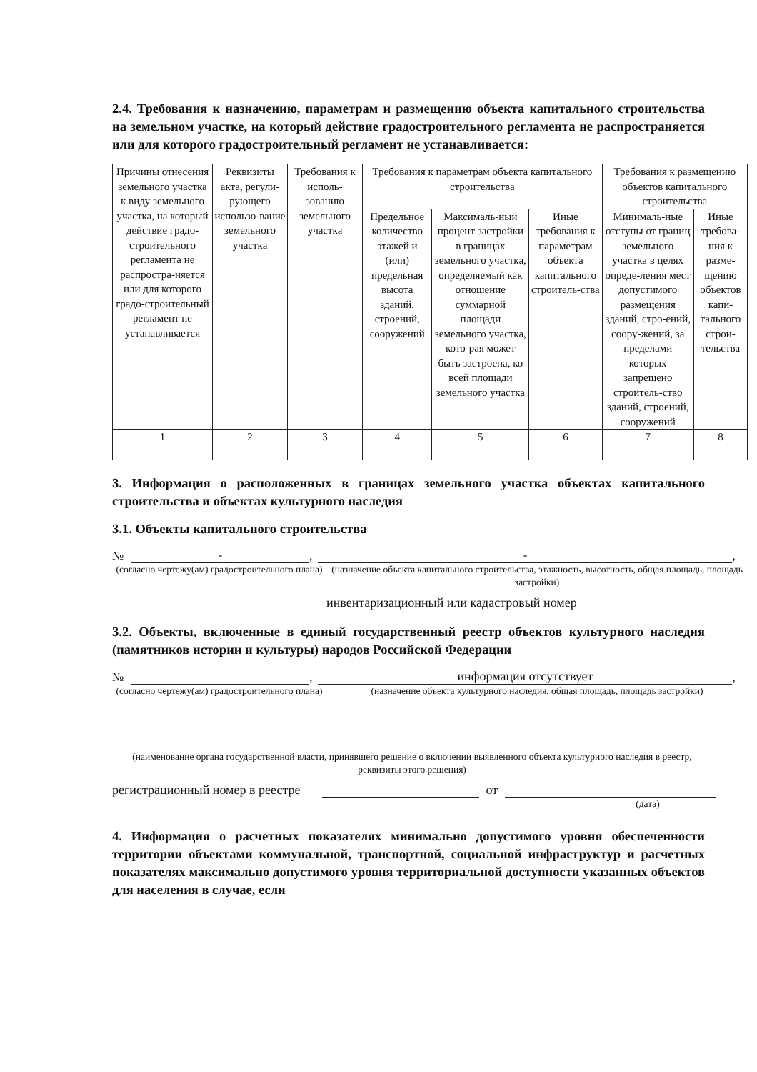2.4. Требования к назначению, параметрам и размещению объекта капитального строительства на земельном участке, на который действие градостроительного регламента не распространяется или для которого градостроительный регламент не устанавливается:
| Причины отнесения земельного участка к виду земельного участка, на который действие градо-строительного регламента не распростра-няется или для которого градо-строительный регламент не устанавливается | Реквизиты акта, регули-рующего использо-вание земельного участка | Требования к исполь-зованию земельного участка | Требования к параметрам объекта капитального строительства | | | Требования к размещению объектов капитального строительства | |
| --- | --- | --- | --- | --- | --- | --- | --- |
| | | | Предельное количество этажей и (или) предельная высота зданий, строений, сооружений | Максималь-ный процент застройки в границах земельного участка, определяемый как отношение суммарной площади земельного участка, кото-рая может быть застроена, ко всей площади земельного участка | Иные требования к параметрам объекта капитального строитель-ства | Минималь-ные отступы от границ земельного участка в целях опреде-ления мест допустимого размещения зданий, стро-ений, соору-жений, за пределами которых запрещено строитель-ство зданий, строений, сооружений | Иные требова-ния к разме-щению объектов капи-тального строи-тельства |
| 1 | 2 | 3 | 4 | 5 | 6 | 7 | 8 |
3. Информация о расположенных в границах земельного участка объектах капитального строительства и объектах культурного наследия
3.1. Объекты капитального строительства
№
-
,
-
,
(согласно чертежу(ам) градостроительного плана)
(назначение объекта капитального строительства, этажность, высотность, общая площадь, площадь застройки)
инвентаризационный или кадастровый номер
3.2. Объекты, включенные в единый государственный реестр объектов культурного наследия (памятников истории и культуры) народов Российской Федерации
№
,
информация отсутствует
,
(согласно чертежу(ам) градостроительного плана)
(назначение объекта культурного наследия, общая площадь, площадь застройки)
(наименование органа государственной власти, принявшего решение о включении выявленного объекта культурного наследия в реестр, реквизиты этого решения)
регистрационный номер в реестре
от
(дата)
4. Информация о расчетных показателях минимально допустимого уровня обеспеченности территории объектами коммунальной, транспортной, социальной инфраструктур и расчетных показателях максимально допустимого уровня территориальной доступности указанных объектов для населения в случае, если